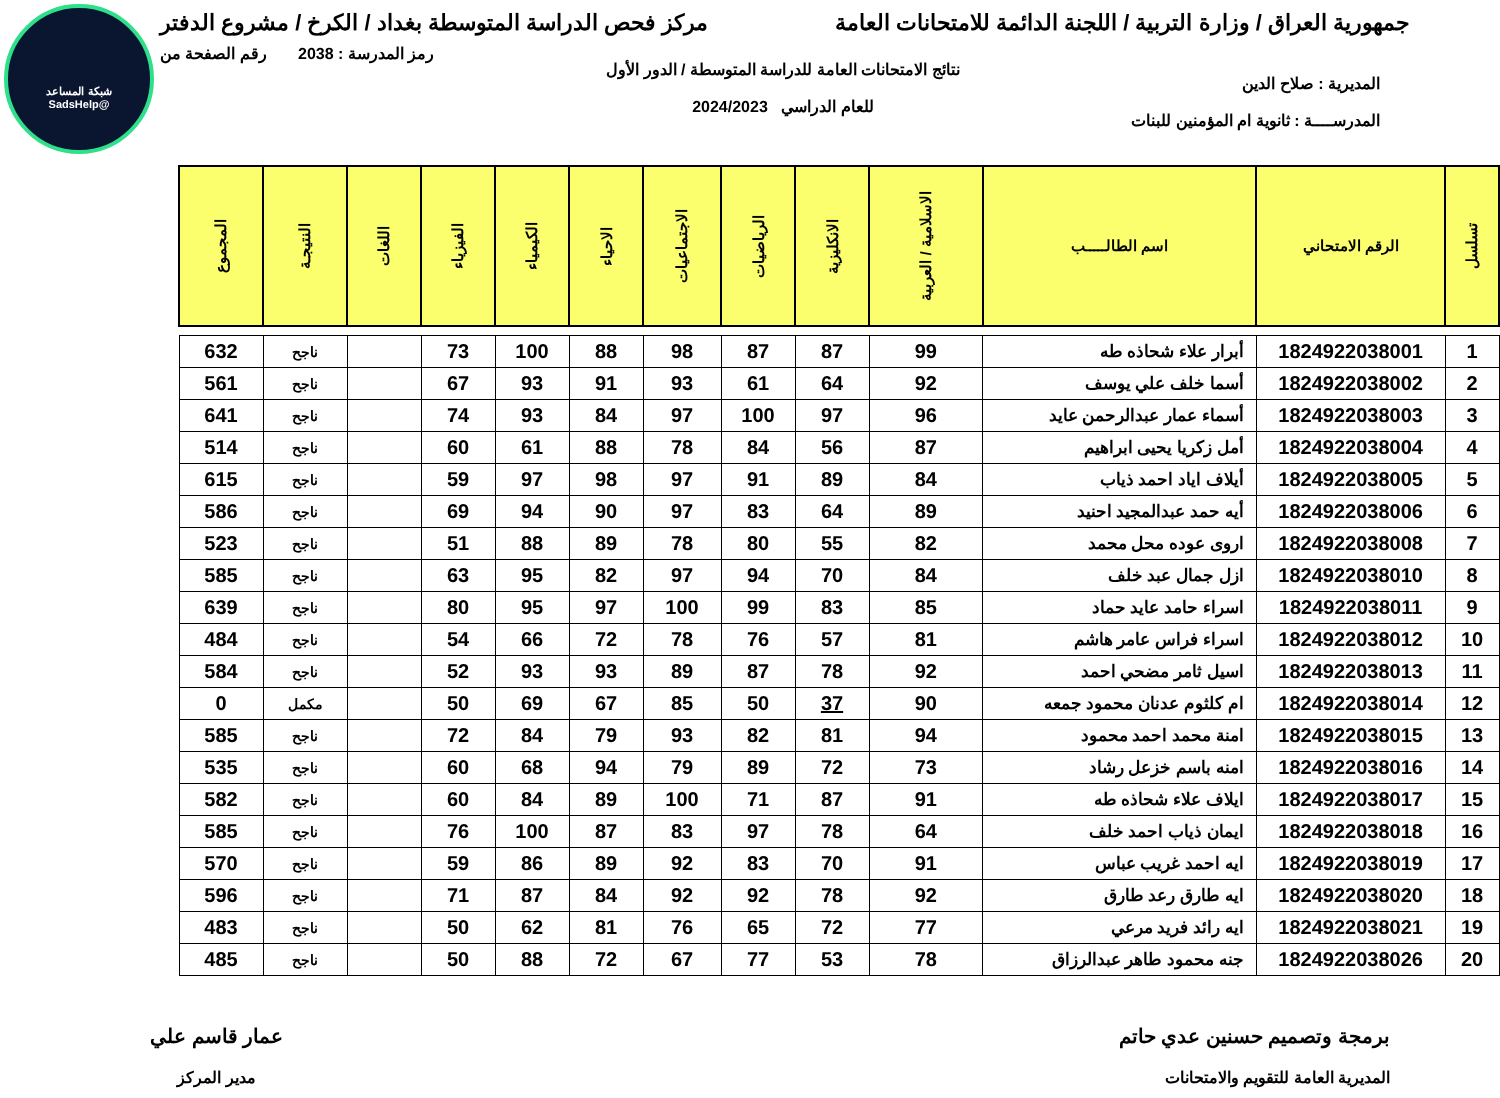شبكة المساعد
@SadsHelp
جمهورية العراق / وزارة التربية / اللجنة الدائمة للامتحانات العامة
مركز فحص الدراسة المتوسطة بغداد / الكرخ / مشروع الدفتر
المديرية : صلاح الدين
المدرســــة : ثانوية ام المؤمنين للبنات
نتائج الامتحانات العامة للدراسة المتوسطة / الدور الأول
للعام الدراسي 2024/2023
رمز المدرسة : 2038 رقم الصفحة من
| تسلسل | الرقم الامتحاني | اسم الطالـــــب | الاسلامية / العربية | الانكليزية | الرياضيات | الاجتماعيات | الاحياء | الكيمياء | الفيزياء | اللغات | النتيجـة | المجموع |
| --- | --- | --- | --- | --- | --- | --- | --- | --- | --- | --- | --- | --- |
| 1 | 1824922038001 | أبرار علاء شحاذه طه | 99 | 87 | 87 | 98 | 88 | 100 | 73 | | ناجح | 632 |
| 2 | 1824922038002 | أسما خلف علي يوسف | 92 | 64 | 61 | 93 | 91 | 93 | 67 | | ناجح | 561 |
| 3 | 1824922038003 | أسماء عمار عبدالرحمن عايد | 96 | 97 | 100 | 97 | 84 | 93 | 74 | | ناجح | 641 |
| 4 | 1824922038004 | أمل زكريا يحيى ابراهيم | 87 | 56 | 84 | 78 | 88 | 61 | 60 | | ناجح | 514 |
| 5 | 1824922038005 | أيلاف اياد احمد ذياب | 84 | 89 | 91 | 97 | 98 | 97 | 59 | | ناجح | 615 |
| 6 | 1824922038006 | أيه حمد عبدالمجيد احنيد | 89 | 64 | 83 | 97 | 90 | 94 | 69 | | ناجح | 586 |
| 7 | 1824922038008 | اروى عوده محل محمد | 82 | 55 | 80 | 78 | 89 | 88 | 51 | | ناجح | 523 |
| 8 | 1824922038010 | ازل جمال عبد خلف | 84 | 70 | 94 | 97 | 82 | 95 | 63 | | ناجح | 585 |
| 9 | 1824922038011 | اسراء حامد عايد حماد | 85 | 83 | 99 | 100 | 97 | 95 | 80 | | ناجح | 639 |
| 10 | 1824922038012 | اسراء فراس عامر هاشم | 81 | 57 | 76 | 78 | 72 | 66 | 54 | | ناجح | 484 |
| 11 | 1824922038013 | اسيل ثامر مضحي احمد | 92 | 78 | 87 | 89 | 93 | 93 | 52 | | ناجح | 584 |
| 12 | 1824922038014 | ام كلثوم عدنان محمود جمعه | 90 | 37 | 50 | 85 | 67 | 69 | 50 | | مكمل | 0 |
| 13 | 1824922038015 | امنة محمد احمد محمود | 94 | 81 | 82 | 93 | 79 | 84 | 72 | | ناجح | 585 |
| 14 | 1824922038016 | امنه باسم خزعل رشاد | 73 | 72 | 89 | 79 | 94 | 68 | 60 | | ناجح | 535 |
| 15 | 1824922038017 | ايلاف علاء شحاذه طه | 91 | 87 | 71 | 100 | 89 | 84 | 60 | | ناجح | 582 |
| 16 | 1824922038018 | ايمان ذياب احمد خلف | 64 | 78 | 97 | 83 | 87 | 100 | 76 | | ناجح | 585 |
| 17 | 1824922038019 | ايه احمد غريب عباس | 91 | 70 | 83 | 92 | 89 | 86 | 59 | | ناجح | 570 |
| 18 | 1824922038020 | ايه طارق رعد طارق | 92 | 78 | 92 | 92 | 84 | 87 | 71 | | ناجح | 596 |
| 19 | 1824922038021 | ايه رائد فريد مرعي | 77 | 72 | 65 | 76 | 81 | 62 | 50 | | ناجح | 483 |
| 20 | 1824922038026 | جنه محمود طاهر عبدالرزاق | 78 | 53 | 77 | 67 | 72 | 88 | 50 | | ناجح | 485 |
برمجة وتصميم حسنين عدي حاتم
المديرية العامة للتقويم والامتحانات
عمار قاسم علي
مدير المركز